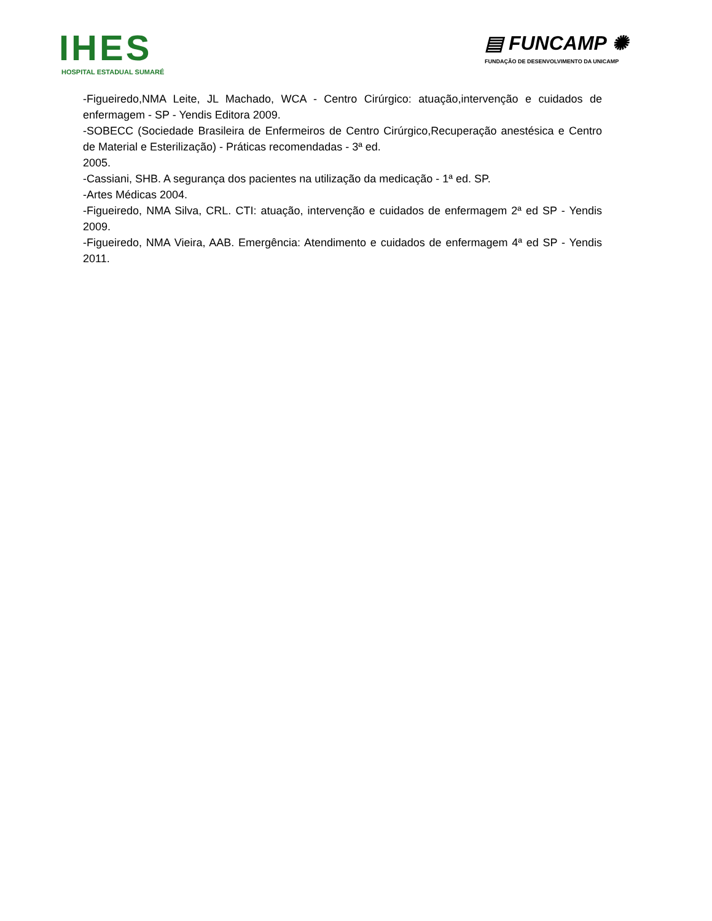IHES
HOSPITAL ESTADUAL SUMARÉ
▤ FUNCAMP ✺
FUNDAÇÃO DE DESENVOLVIMENTO DA UNICAMP
-Figueiredo,NMA Leite, JL Machado, WCA - Centro Cirúrgico: atuação,intervenção e cuidados de enfermagem - SP - Yendis Editora 2009.
-SOBECC (Sociedade Brasileira de Enfermeiros de Centro Cirúrgico,Recuperação anestésica e Centro de Material e Esterilização) - Práticas recomendadas - 3ª ed.
2005.
-Cassiani, SHB. A segurança dos pacientes na utilização da medicação - 1ª ed. SP.
-Artes Médicas 2004.
-Figueiredo, NMA Silva, CRL. CTI: atuação, intervenção e cuidados de enfermagem 2ª ed SP - Yendis 2009.
-Figueiredo, NMA Vieira, AAB. Emergência: Atendimento e cuidados de enfermagem 4ª ed SP - Yendis 2011.